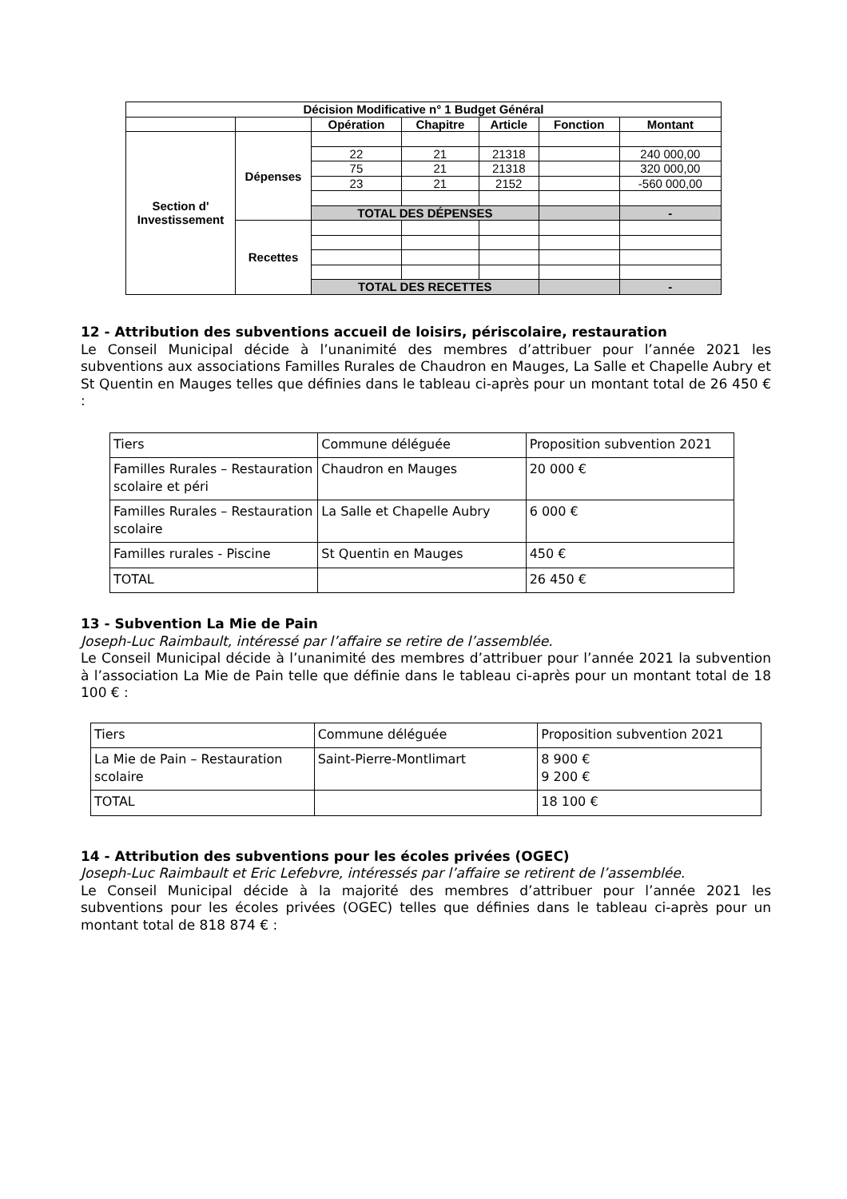| Décision Modificative n° 1 Budget Général | | | | | | |
| --- | --- | --- | --- | --- | --- | --- |
| | | Opération | Chapitre | Article | Fonction | Montant |
| Section d' Investissement | Dépenses | | | | | |
| | | 22 | 21 | 21318 | | 240 000,00 |
| | | 75 | 21 | 21318 | | 320 000,00 |
| | | 23 | 21 | 2152 | | -560 000,00 |
| | | TOTAL DES DÉPENSES | | | | - |
| | Recettes | | | | | |
| | | TOTAL DES RECETTES | | | | - |
12 - Attribution des subventions accueil de loisirs, périscolaire, restauration
Le Conseil Municipal décide à l’unanimité des membres d’attribuer pour l’année 2021 les subventions aux associations Familles Rurales de Chaudron en Mauges, La Salle et Chapelle Aubry et St Quentin en Mauges telles que définies dans le tableau ci-après pour un montant total de 26 450 € :
| Tiers | Commune déléguée | Proposition subvention 2021 |
| Familles Rurales – Restauration scolaire et péri | Chaudron en Mauges | 20 000 € |
| Familles Rurales – Restauration scolaire | La Salle et Chapelle Aubry | 6 000 € |
| Familles rurales - Piscine | St Quentin en Mauges | 450 € |
| TOTAL | | 26 450 € |
13 - Subvention La Mie de Pain
Joseph-Luc Raimbault, intéressé par l’affaire se retire de l’assemblée.
Le Conseil Municipal décide à l’unanimité des membres d’attribuer pour l’année 2021 la subvention à l’association La Mie de Pain telle que définie dans le tableau ci-après pour un montant total de 18 100 € :
| Tiers | Commune déléguée | Proposition subvention 2021 |
| La Mie de Pain – Restauration scolaire | Saint-Pierre-Montlimart | 8 900 € 9 200 € |
| TOTAL | | 18 100 € |
14 - Attribution des subventions pour les écoles privées (OGEC)
Joseph-Luc Raimbault et Eric Lefebvre, intéressés par l’affaire se retirent de l’assemblée.
Le Conseil Municipal décide à la majorité des membres d’attribuer pour l’année 2021 les subventions pour les écoles privées (OGEC) telles que définies dans le tableau ci-après pour un montant total de 818 874 € :